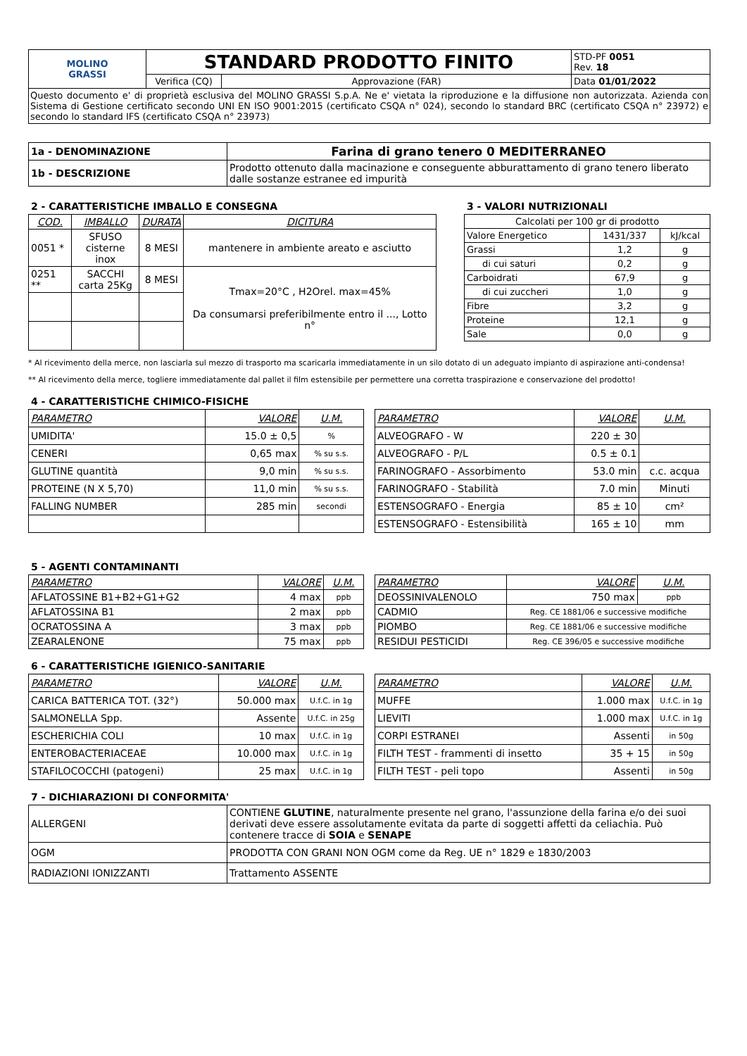| MOLINO GRASSI | STANDARD PRODOTTO FINITO | | STD-PF 0051 Rev. 18 |
| | Verifica (CQ) | Approvazione (FAR) | Data 01/01/2022 |
| Questo documento e' di proprietà esclusiva del MOLINO GRASSI S.p.A. Ne e' vietata la riproduzione e la diffusione non autorizzata. Azienda con Sistema di Gestione certificato secondo UNI EN ISO 9001:2015 (certificato CSQA n° 024), secondo lo standard BRC (certificato CSQA n° 23972) e secondo lo standard IFS (certificato CSQA n° 23973) | | | |
| 1a - DENOMINAZIONE | Farina di grano tenero 0 MEDITERRANEO |
| 1b - DESCRIZIONE | Prodotto ottenuto dalla macinazione e conseguente abburattamento di grano tenero liberato dalle sostanze estranee ed impurità |
2 - CARATTERISTICHE IMBALLO E CONSEGNA
| COD. | IMBALLO | DURATA | DICITURA |
| --- | --- | --- | --- |
| 0051 * | SFUSO cisterne inox | 8 MESI | mantenere in ambiente areato e asciutto |
| 0251 ** | SACCHI carta 25Kg | 8 MESI | Tmax=20°C , H2Orel. max=45% Da consumarsi preferibilmente entro il ..., Lotto n° |
3 - VALORI NUTRIZIONALI
| Calcolati per 100 gr di prodotto | | |
| Valore Energetico | 1431/337 | kJ/kcal |
| Grassi | 1,2 | g |
| di cui saturi | 0,2 | g |
| Carboidrati | 67,9 | g |
| di cui zuccheri | 1,0 | g |
| Fibre | 3,2 | g |
| Proteine | 12,1 | g |
| Sale | 0,0 | g |
* Al ricevimento della merce, non lasciarla sul mezzo di trasporto ma scaricarla immediatamente in un silo dotato di un adeguato impianto di aspirazione anti-condensa!
** Al ricevimento della merce, togliere immediatamente dal pallet il film estensibile per permettere una corretta traspirazione e conservazione del prodotto!
4 - CARATTERISTICHE CHIMICO-FISICHE
| PARAMETRO | VALORE | U.M. |
| UMIDITA' | 15.0 ± 0,5 | % |
| CENERI | 0,65 max | % su s.s. |
| GLUTINE quantità | 9,0 min | % su s.s. |
| PROTEINE (N X 5,70) | 11,0 min | % su s.s. |
| FALLING NUMBER | 285 min | secondi |
| PARAMETRO | VALORE | U.M. |
| ALVEOGRAFO - W | 220 ± 30 | |
| ALVEOGRAFO - P/L | 0.5 ± 0.1 | |
| FARINOGRAFO - Assorbimento | 53.0 min | c.c. acqua |
| FARINOGRAFO - Stabilità | 7.0 min | Minuti |
| ESTENSOGRAFO - Energia | 85 ± 10 | cm² |
| ESTENSOGRAFO - Estensibilità | 165 ± 10 | mm |
5 - AGENTI CONTAMINANTI
| PARAMETRO | VALORE | U.M. |
| AFLATOSSINE B1+B2+G1+G2 | 4 max | ppb |
| AFLATOSSINA B1 | 2 max | ppb |
| OCRATOSSINA A | 3 max | ppb |
| ZEARALENONE | 75 max | ppb |
| PARAMETRO | VALORE | U.M. |
| DEOSSINIVALENOLO | 750 max | ppb |
| CADMIO | Reg. CE 1881/06 e successive modifiche | |
| PIOMBO | Reg. CE 1881/06 e successive modifiche | |
| RESIDUI PESTICIDI | Reg. CE 396/05 e successive modifiche | |
6 - CARATTERISTICHE IGIENICO-SANITARIE
| PARAMETRO | VALORE | U.M. |
| CARICA BATTERICA TOT. (32°) | 50.000 max | U.f.C. in 1g |
| SALMONELLA Spp. | Assente | U.f.C. in 25g |
| ESCHERICHIA COLI | 10 max | U.f.C. in 1g |
| ENTEROBACTERIACEAE | 10.000 max | U.f.C. in 1g |
| STAFILOCOCCHI (patogeni) | 25 max | U.f.C. in 1g |
| PARAMETRO | VALORE | U.M. |
| MUFFE | 1.000 max | U.f.C. in 1g |
| LIEVITI | 1.000 max | U.f.C. in 1g |
| CORPI ESTRANEI | Assenti | in 50g |
| FILTH TEST - frammenti di insetto | 35 + 15 | in 50g |
| FILTH TEST - peli topo | Assenti | in 50g |
7 - DICHIARAZIONI DI CONFORMITA'
| ALLERGENI | CONTIENE GLUTINE , naturalmente presente nel grano, l'assunzione della farina e/o dei suoi derivati deve essere assolutamente evitata da parte di soggetti affetti da celiachia. Può contenere tracce di SOIA e SENAPE |
| OGM | PRODOTTA CON GRANI NON OGM come da Reg. UE n° 1829 e 1830/2003 |
| RADIAZIONI IONIZZANTI | Trattamento ASSENTE |